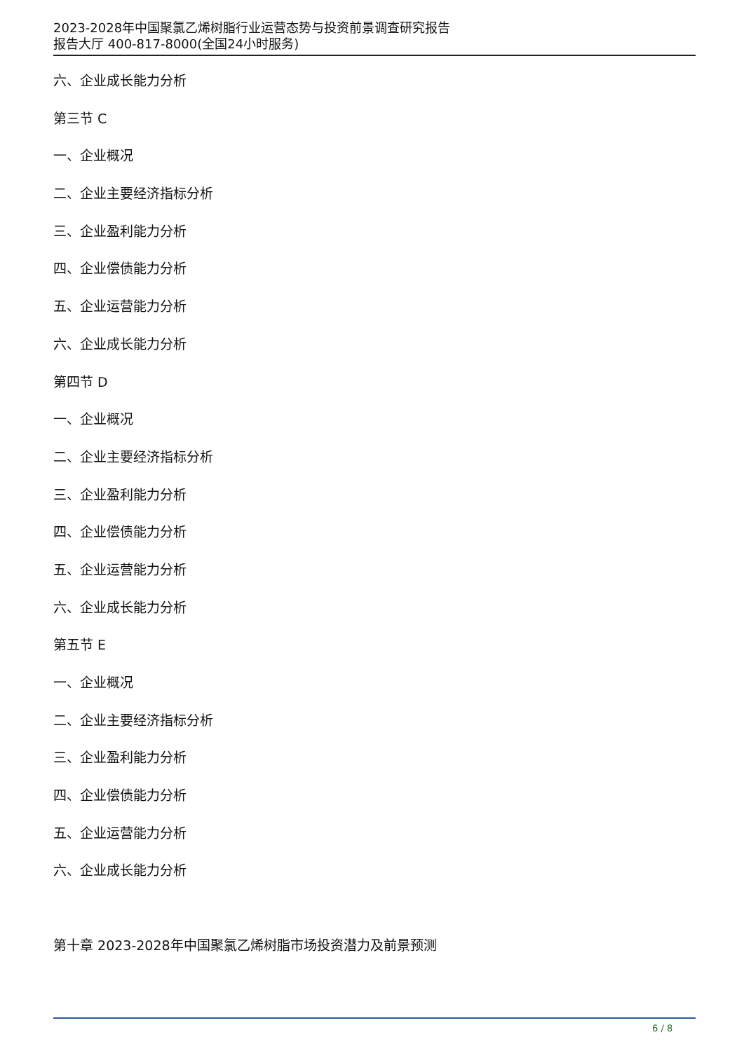2023-2028年中国聚氯乙烯树脂行业运营态势与投资前景调查研究报告
报告大厅 400-817-8000(全国24小时服务)
六、企业成长能力分析
第三节 C
一、企业概况
二、企业主要经济指标分析
三、企业盈利能力分析
四、企业偿债能力分析
五、企业运营能力分析
六、企业成长能力分析
第四节 D
一、企业概况
二、企业主要经济指标分析
三、企业盈利能力分析
四、企业偿债能力分析
五、企业运营能力分析
六、企业成长能力分析
第五节 E
一、企业概况
二、企业主要经济指标分析
三、企业盈利能力分析
四、企业偿债能力分析
五、企业运营能力分析
六、企业成长能力分析
第十章 2023-2028年中国聚氯乙烯树脂市场投资潜力及前景预测
6 / 8